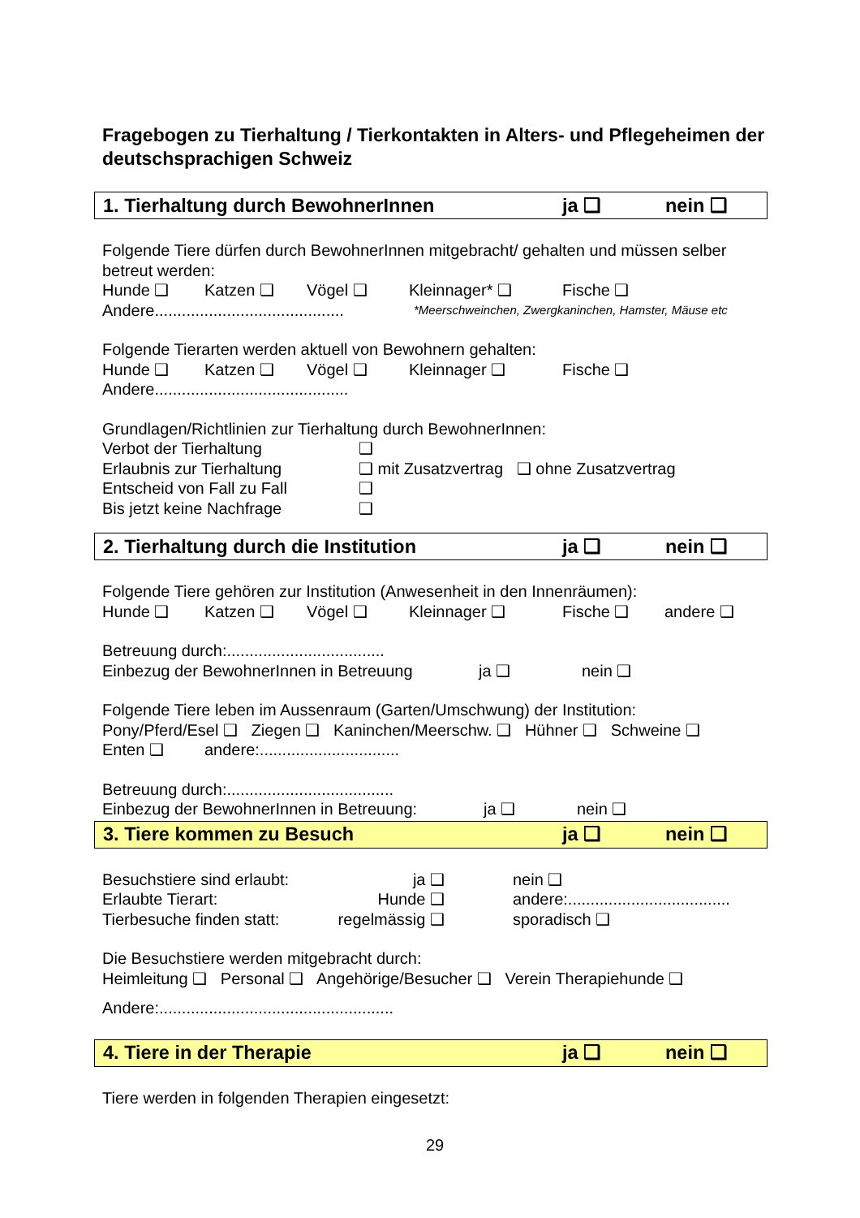Fragebogen zu Tierhaltung / Tierkontakten in Alters- und Pflegeheimen der deutschsprachigen Schweiz
1. Tierhaltung durch BewohnerInnen ja ❑ nein ❑
Folgende Tiere dürfen durch BewohnerInnen mitgebracht/ gehalten und müssen selber betreut werden:
Hunde ❑ Katzen ❑ Vögel ❑ Kleinnager* ❑ Fische ❑
Andere.......................................... *Meerschweinchen, Zwergkaninchen, Hamster, Mäuse etc
Folgende Tierarten werden aktuell von Bewohnern gehalten:
Hunde ❑ Katzen ❑ Vögel ❑ Kleinnager ❑ Fische ❑
Andere...........................................
Grundlagen/Richtlinien zur Tierhaltung durch BewohnerInnen:
Verbot der Tierhaltung ❑
Erlaubnis zur Tierhaltung ❑ mit Zusatzvertrag ❑ ohne Zusatzvertrag
Entscheid von Fall zu Fall ❑
Bis jetzt keine Nachfrage ❑
2. Tierhaltung durch die Institution ja ❑ nein ❑
Folgende Tiere gehören zur Institution (Anwesenheit in den Innenräumen):
Hunde ❑ Katzen ❑ Vögel ❑ Kleinnager ❑ Fische ❑ andere ❑
Betreuung durch:...................................
Einbezug der BewohnerInnen in Betreuung ja ❑ nein ❑
Folgende Tiere leben im Aussenraum (Garten/Umschwung) der Institution:
Pony/Pferd/Esel ❑ Ziegen ❑ Kaninchen/Meerschw. ❑ Hühner ❑ Schweine ❑
Enten ❑ andere:...............................
Betreuung durch:.....................................
Einbezug der BewohnerInnen in Betreuung: ja ❑ nein ❑
3. Tiere kommen zu Besuch ja ❑ nein ❑
Besuchstiere sind erlaubt: ja ❑ nein ❑
Erlaubte Tierart: Hunde ❑ andere:....................................
Tierbesuche finden statt: regelmässig ❑ sporadisch ❑
Die Besuchstiere werden mitgebracht durch:
Heimleitung ❑ Personal ❑ Angehörige/Besucher ❑ Verein Therapiehunde ❑
Andere:....................................................
4. Tiere in der Therapie ja ❑ nein ❑
Tiere werden in folgenden Therapien eingesetzt:
29